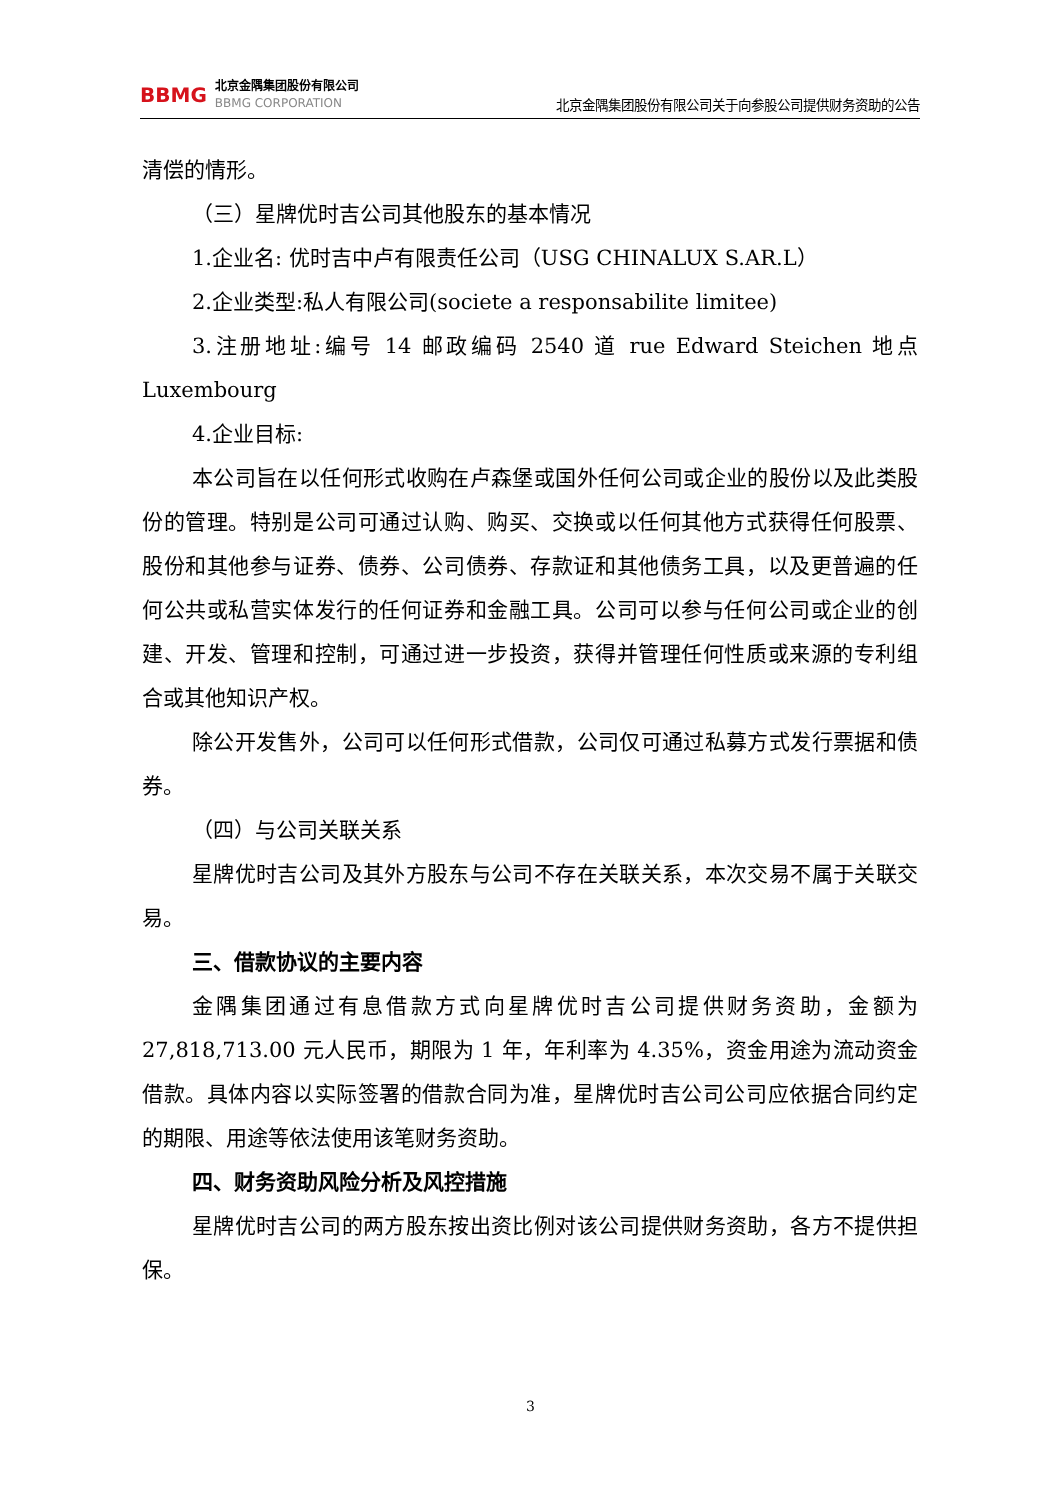BBMG
北京金隅集团股份有限公司
BBMG CORPORATION
北京金隅集团股份有限公司关于向参股公司提供财务资助的公告
清偿的情形。
（三）星牌优时吉公司其他股东的基本情况
1.企业名: 优时吉中卢有限责任公司（USG CHINALUX S.AR.L）
2.企业类型:私人有限公司(societe a responsabilite limitee)
3.注册地址:编号 14 邮政编码 2540 道 rue Edward Steichen 地点 Luxembourg
4.企业目标:
本公司旨在以任何形式收购在卢森堡或国外任何公司或企业的股份以及此类股份的管理。特别是公司可通过认购、购买、交换或以任何其他方式获得任何股票、股份和其他参与证券、债券、公司债券、存款证和其他债务工具，以及更普遍的任何公共或私营实体发行的任何证券和金融工具。公司可以参与任何公司或企业的创建、开发、管理和控制，可通过进一步投资，获得并管理任何性质或来源的专利组合或其他知识产权。
除公开发售外，公司可以任何形式借款，公司仅可通过私募方式发行票据和债券。
（四）与公司关联关系
星牌优时吉公司及其外方股东与公司不存在关联关系，本次交易不属于关联交易。
三、借款协议的主要内容
金隅集团通过有息借款方式向星牌优时吉公司提供财务资助，金额为 27,818,713.00 元人民币，期限为 1 年，年利率为 4.35%，资金用途为流动资金借款。具体内容以实际签署的借款合同为准，星牌优时吉公司公司应依据合同约定的期限、用途等依法使用该笔财务资助。
四、财务资助风险分析及风控措施
星牌优时吉公司的两方股东按出资比例对该公司提供财务资助，各方不提供担保。
3